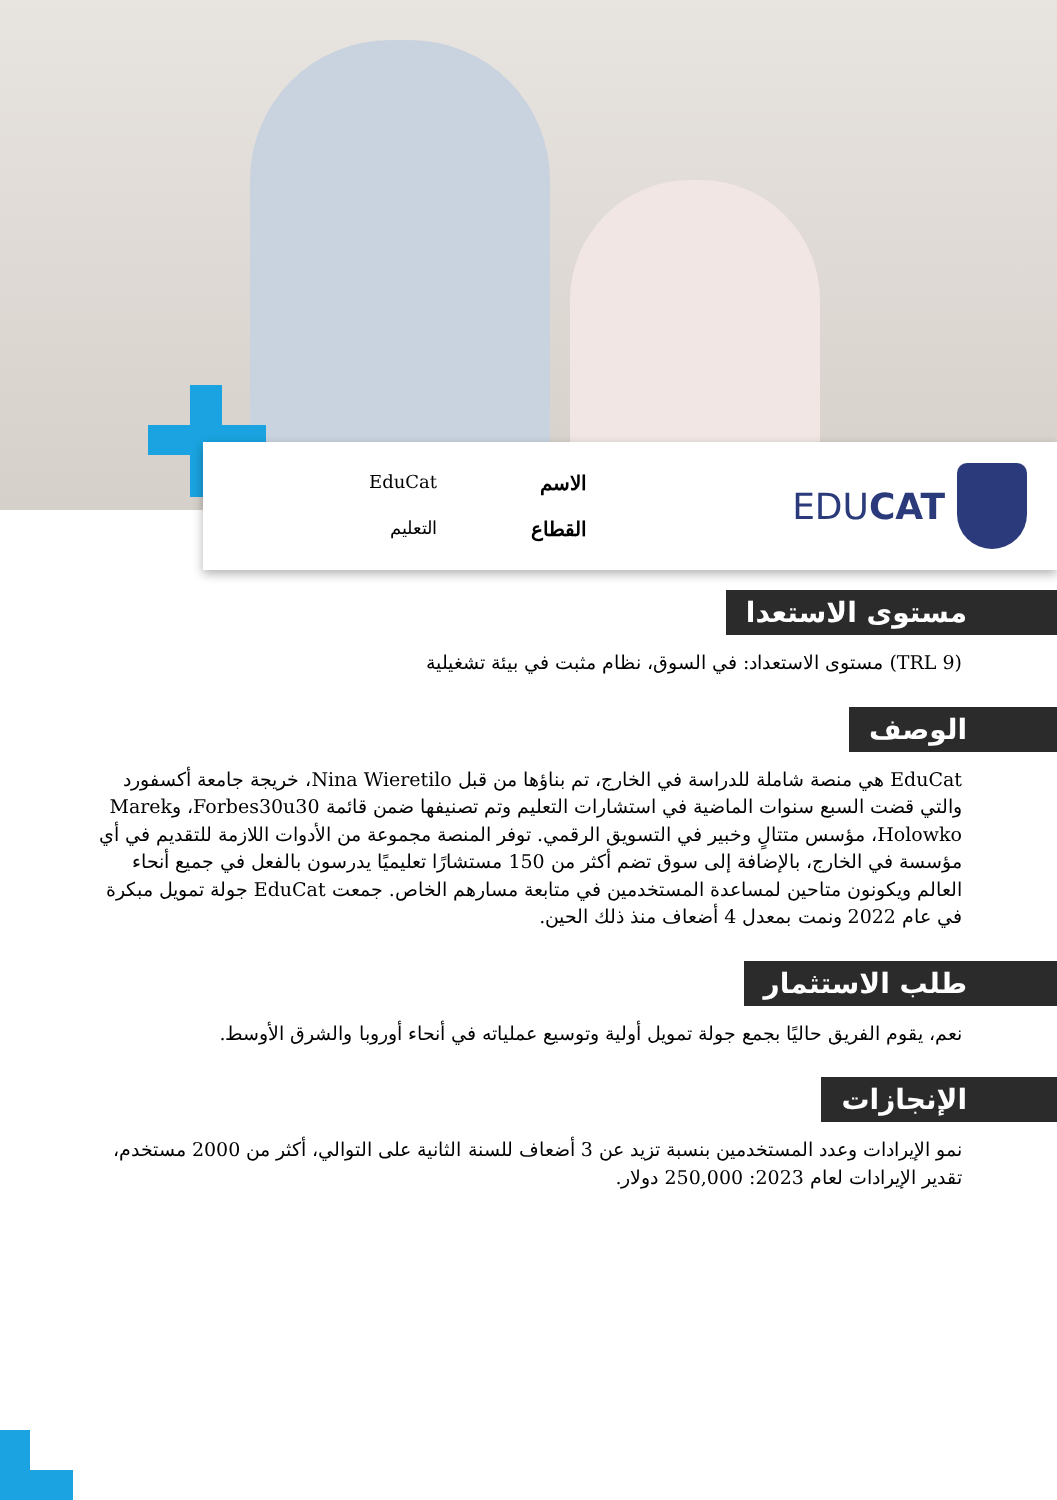EDUCAT
الاسم EduCat القطاع التعليم
مستوى الاستعدا
(TRL 9) مستوى الاستعداد: في السوق، نظام مثبت في بيئة تشغيلية
الوصف
EduCat هي منصة شاملة للدراسة في الخارج، تم بناؤها من قبل Nina Wieretilo، خريجة جامعة أكسفورد والتي قضت السبع سنوات الماضية في استشارات التعليم وتم تصنيفها ضمن قائمة Forbes30u30، وMarek Holowko، مؤسس متتالٍ وخبير في التسويق الرقمي. توفر المنصة مجموعة من الأدوات اللازمة للتقديم في أي مؤسسة في الخارج، بالإضافة إلى سوق تضم أكثر من 150 مستشارًا تعليميًا يدرسون بالفعل في جميع أنحاء العالم ويكونون متاحين لمساعدة المستخدمين في متابعة مسارهم الخاص. جمعت EduCat جولة تمويل مبكرة في عام 2022 ونمت بمعدل 4 أضعاف منذ ذلك الحين.
طلب الاستثمار
نعم، يقوم الفريق حاليًا بجمع جولة تمويل أولية وتوسيع عملياته في أنحاء أوروبا والشرق الأوسط.
الإنجازات
نمو الإيرادات وعدد المستخدمين بنسبة تزيد عن 3 أضعاف للسنة الثانية على التوالي، أكثر من 2000 مستخدم، تقدير الإيرادات لعام 2023: 250,000 دولار.